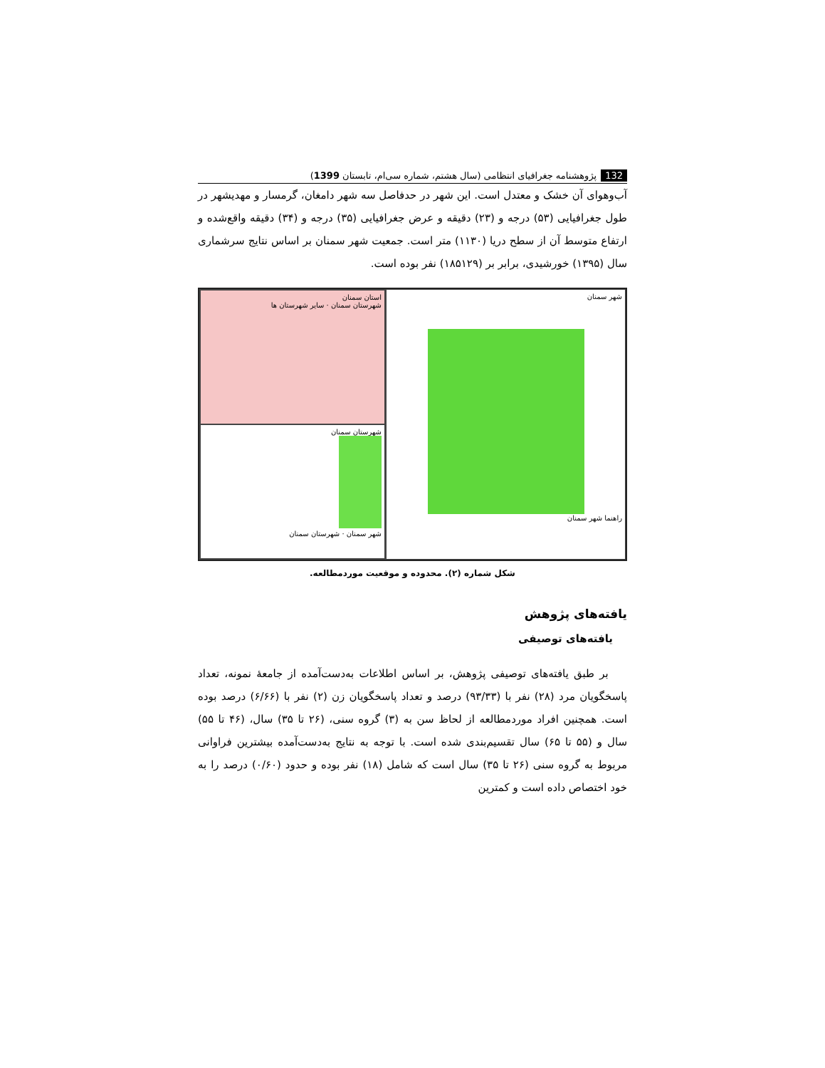132 پژوهشنامه جغرافیای انتظامی (سال هشتم، شماره سی‌ام، تابستان 1399)
آب‌وهوای آن خشک و معتدل است. این شهر در حدفاصل سه شهر دامغان، گرمسار و مهدیشهر در طول جغرافیایی (۵۳) درجه و (۲۳) دقیقه و عرض جغرافیایی (۳۵) درجه و (۳۴) دقیقه واقع‌شده و ارتفاع متوسط آن از سطح دریا (۱۱۳۰) متر است. جمعیت شهر سمنان بر اساس نتایج سرشماری سال (۱۳۹۵) خورشیدی، برابر بر (۱۸۵۱۲۹) نفر بوده است.
استان سمنان
شهرستان سمنان · سایر شهرستان ها
شهرستان سمنان
شهر سمنان · شهرستان سمنان
شهر سمنان
راهنما شهر سمنان
شکل شماره (۲). محدوده و موقعیت موردمطالعه.
یافته‌های پژوهش
یافته‌های توصیفی
بر طبق یافته‌های توصیفی پژوهش، بر اساس اطلاعات به‌دست‌آمده از جامعهٔ نمونه، تعداد پاسخگویان مرد (۲۸) نفر با (۹۳/۳۳) درصد و تعداد پاسخگویان زن (۲) نفر با (۶/۶۶) درصد بوده است. همچنین افراد موردمطالعه از لحاظ سن به (۳) گروه سنی، (۲۶ تا ۳۵) سال، (۴۶ تا ۵۵) سال و (۵۵ تا ۶۵) سال تقسیم‌بندی شده است. با توجه به نتایج به‌دست‌آمده بیشترین فراوانی مربوط به گروه سنی (۲۶ تا ۳۵) سال است که شامل (۱۸) نفر بوده و حدود (۰/۶۰) درصد را به خود اختصاص داده است و کمترین